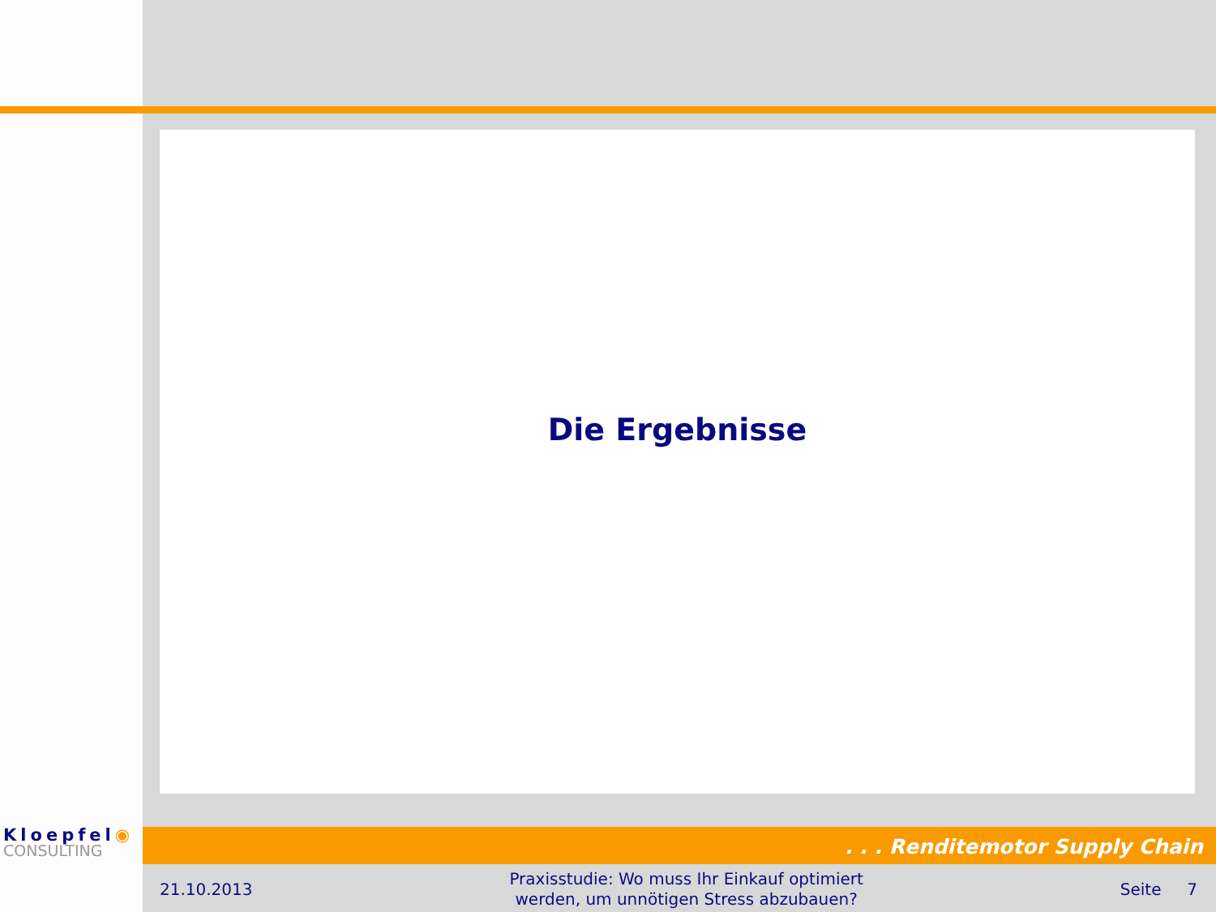Die Ergebnisse
Kloepfel◉
CONSULTING
. . . Renditemotor Supply Chain
21.10.2013
Praxisstudie: Wo muss Ihr Einkauf optimiert
werden, um unnötigen Stress abzubauen?
Seite 7